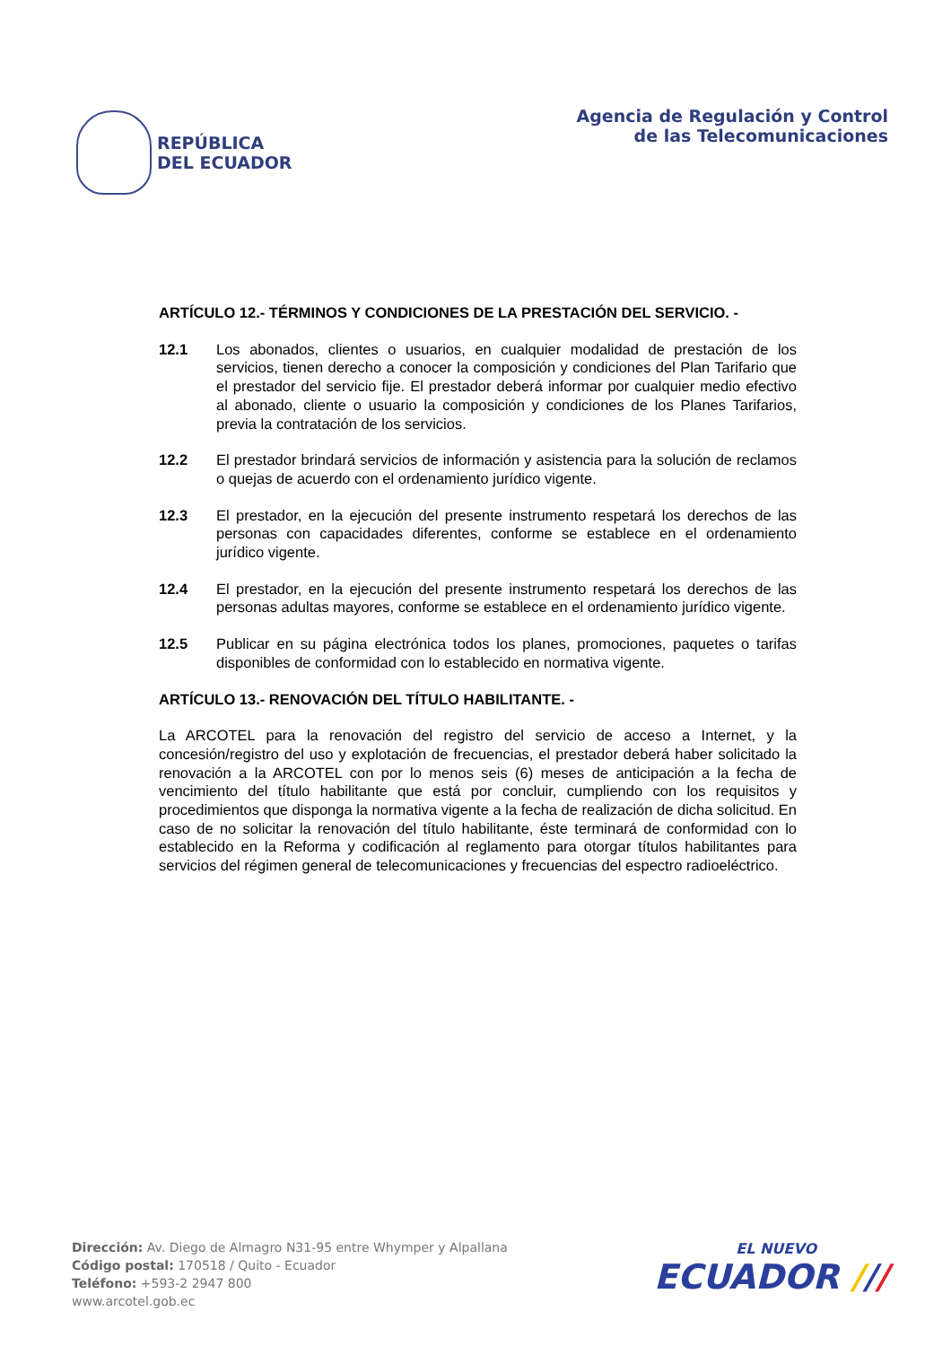REPÚBLICA
DEL ECUADOR
Agencia de Regulación y Control
de las Telecomunicaciones
ARTÍCULO 12.- TÉRMINOS Y CONDICIONES DE LA PRESTACIÓN DEL SERVICIO. -
12.1 Los abonados, clientes o usuarios, en cualquier modalidad de prestación de los servicios, tienen derecho a conocer la composición y condiciones del Plan Tarifario que el prestador del servicio fije. El prestador deberá informar por cualquier medio efectivo al abonado, cliente o usuario la composición y condiciones de los Planes Tarifarios, previa la contratación de los servicios.
12.2 El prestador brindará servicios de información y asistencia para la solución de reclamos o quejas de acuerdo con el ordenamiento jurídico vigente.
12.3 El prestador, en la ejecución del presente instrumento respetará los derechos de las personas con capacidades diferentes, conforme se establece en el ordenamiento jurídico vigente.
12.4 El prestador, en la ejecución del presente instrumento respetará los derechos de las personas adultas mayores, conforme se establece en el ordenamiento jurídico vigente.
12.5 Publicar en su página electrónica todos los planes, promociones, paquetes o tarifas disponibles de conformidad con lo establecido en normativa vigente.
ARTÍCULO 13.- RENOVACIÓN DEL TÍTULO HABILITANTE. -
La ARCOTEL para la renovación del registro del servicio de acceso a Internet, y la concesión/registro del uso y explotación de frecuencias, el prestador deberá haber solicitado la renovación a la ARCOTEL con por lo menos seis (6) meses de anticipación a la fecha de vencimiento del título habilitante que está por concluir, cumpliendo con los requisitos y procedimientos que disponga la normativa vigente a la fecha de realización de dicha solicitud. En caso de no solicitar la renovación del título habilitante, éste terminará de conformidad con lo establecido en la Reforma y codificación al reglamento para otorgar títulos habilitantes para servicios del régimen general de telecomunicaciones y frecuencias del espectro radioeléctrico.
Dirección: Av. Diego de Almagro N31-95 entre Whymper y Alpallana
Código postal: 170518 / Quito - Ecuador
Teléfono: +593-2 2947 800
www.arcotel.gob.ec
EL NUEVO
ECUADOR ///